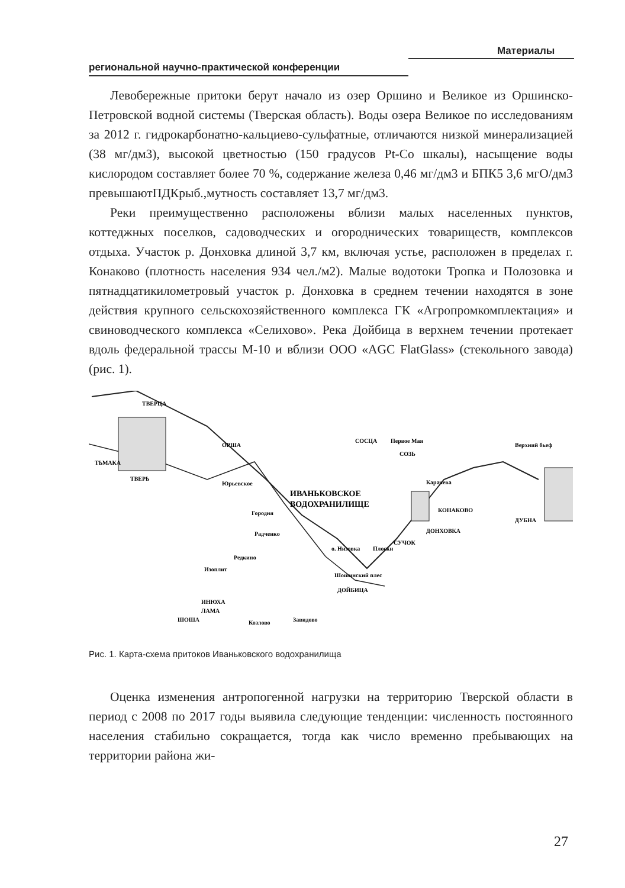Материалы
региональной научно-практической конференции
Левобережные притоки берут начало из озер Оршино и Великое из Оршинско-Петровской водной системы (Тверская область). Воды озера Великое по исследованиям за 2012 г. гидрокарбонатно-кальциево-сульфатные, отличаются низкой минерализацией (38 мг/дм3), высокой цветностью (150 градусов Pt-Co шкалы), насыщение воды кислородом составляет более 70 %, содержание железа 0,46 мг/дм3 и БПК5 3,6 мгО/дм3 превышаютПДКрыб.,мутность составляет 13,7 мг/дм3.
Реки преимущественно расположены вблизи малых населенных пунктов, коттеджных поселков, садоводческих и огороднических товариществ, комплексов отдыха. Участок р. Донховка длиной 3,7 км, включая устье, расположен в пределах г. Конаково (плотность населения 934 чел./м2). Малые водотоки Тропка и Полозовка и пятнадцатикилометровый участок р. Донховка в среднем течении находятся в зоне действия крупного сельскохозяйственного комплекса ГК «Агропромкомплектация» и свиноводческого комплекса «Селихово». Река Дойбица в верхнем течении протекает вдоль федеральной трассы М-10 и вблизи ООО «AGC FlatGlass» (стекольного завода) (рис. 1).
ТВЕРЬ
ИВАНЬКОВСКОЕ
ВОДОХРАНИЛИЩЕ
КОНАКОВО
ДУБНА
ТЬМАКА
ТВЕРЦА
ОРША
СОСЦА
Первое Мая
СОЗЬ
Карачева
Верхний бьеф
Юрьевское
Городня
Радченко
Редкино
Изоплит
ИНЮХА
ШОША
ЛАМА
Козлово
Завидово
ДОЙБИЦА
Шошинский плес
о. Низовка
Плоски
СУЧОК
ДОНХОВКА
Рис. 1. Карта-схема притоков Иваньковского водохранилища
Оценка изменения антропогенной нагрузки на территорию Тверской области в период с 2008 по 2017 годы выявила следующие тенденции: численность постоянного населения стабильно сокращается, тогда как число временно пребывающих на территории района жи-
27